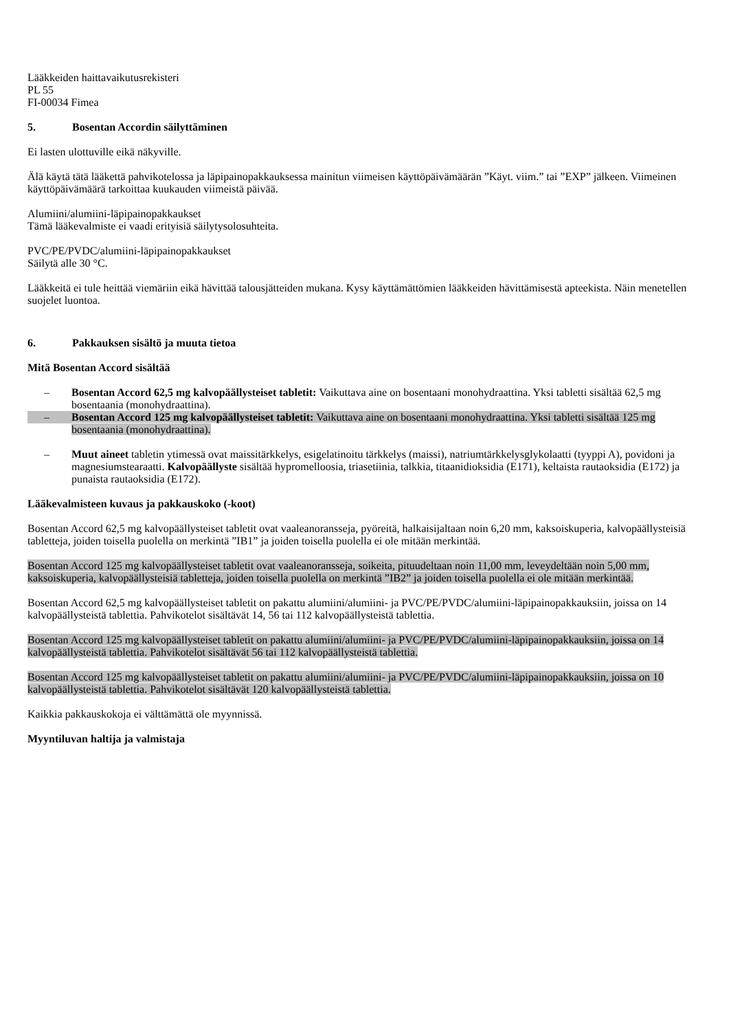Lääkkeiden haittavaikutusrekisteri
PL 55
FI-00034 Fimea
5. Bosentan Accordin säilyttäminen
Ei lasten ulottuville eikä näkyville.
Älä käytä tätä lääkettä pahvikotelossa ja läpipainopakkauksessa mainitun viimeisen käyttöpäivämäärän ”Käyt. viim.” tai ”EXP” jälkeen. Viimeinen käyttöpäivämäärä tarkoittaa kuukauden viimeistä päivää.
Alumiini/alumiini-läpipainopakkaukset
Tämä lääkevalmiste ei vaadi erityisiä säilytysolosuhteita.
PVC/PE/PVDC/alumiini-läpipainopakkaukset
Säilytä alle 30 °C.
Lääkkeitä ei tule heittää viemäriin eikä hävittää talousjätteiden mukana. Kysy käyttämättömien lääkkeiden hävittämisestä apteekista. Näin menetellen suojelet luontoa.
6. Pakkauksen sisältö ja muuta tietoa
Mitä Bosentan Accord sisältää
– Bosentan Accord 62,5 mg kalvopäällysteiset tabletit: Vaikuttava aine on bosentaani monohydraattina. Yksi tabletti sisältää 62,5 mg bosentaania (monohydraattina).
– Bosentan Accord 125 mg kalvopäällysteiset tabletit: Vaikuttava aine on bosentaani monohydraattina. Yksi tabletti sisältää 125 mg bosentaania (monohydraattina).
– Muut aineet tabletin ytimessä ovat maissitärkkelys, esigelatinoitu tärkkelys (maissi), natriumtärkkelysglykolaatti (tyyppi A), povidoni ja magnesiumstearaatti. Kalvopäällyste sisältää hypromelloosia, triasetiinia, talkkia, titaanidioksidia (E171), keltaista rautaoksidia (E172) ja punaista rautaoksidia (E172).
Lääkevalmisteen kuvaus ja pakkauskoko (-koot)
Bosentan Accord 62,5 mg kalvopäällysteiset tabletit ovat vaaleanoransseja, pyöreitä, halkaisijaltaan noin 6,20 mm, kaksoiskuperia, kalvopäällysteisiä tabletteja, joiden toisella puolella on merkintä ”IB1” ja joiden toisella puolella ei ole mitään merkintää.
Bosentan Accord 125 mg kalvopäällysteiset tabletit ovat vaaleanoransseja, soikeita, pituudeltaan noin 11,00 mm, leveydeltään noin 5,00 mm, kaksoiskuperia, kalvopäällysteisiä tabletteja, joiden toisella puolella on merkintä ”IB2” ja joiden toisella puolella ei ole mitään merkintää.
Bosentan Accord 62,5 mg kalvopäällysteiset tabletit on pakattu alumiini/alumiini- ja PVC/PE/PVDC/alumiini-läpipainopakkauksiin, joissa on 14 kalvopäällysteistä tablettia. Pahvikotelot sisältävät 14, 56 tai 112 kalvopäällysteistä tablettia.
Bosentan Accord 125 mg kalvopäällysteiset tabletit on pakattu alumiini/alumiini- ja PVC/PE/PVDC/alumiini-läpipainopakkauksiin, joissa on 14 kalvopäällysteistä tablettia. Pahvikotelot sisältävät 56 tai 112 kalvopäällysteistä tablettia.
Bosentan Accord 125 mg kalvopäällysteiset tabletit on pakattu alumiini/alumiini- ja PVC/PE/PVDC/alumiini-läpipainopakkauksiin, joissa on 10 kalvopäällysteistä tablettia. Pahvikotelot sisältävät 120 kalvopäällysteistä tablettia.
Kaikkia pakkauskokoja ei välttämättä ole myynnissä.
Myyntiluvan haltija ja valmistaja